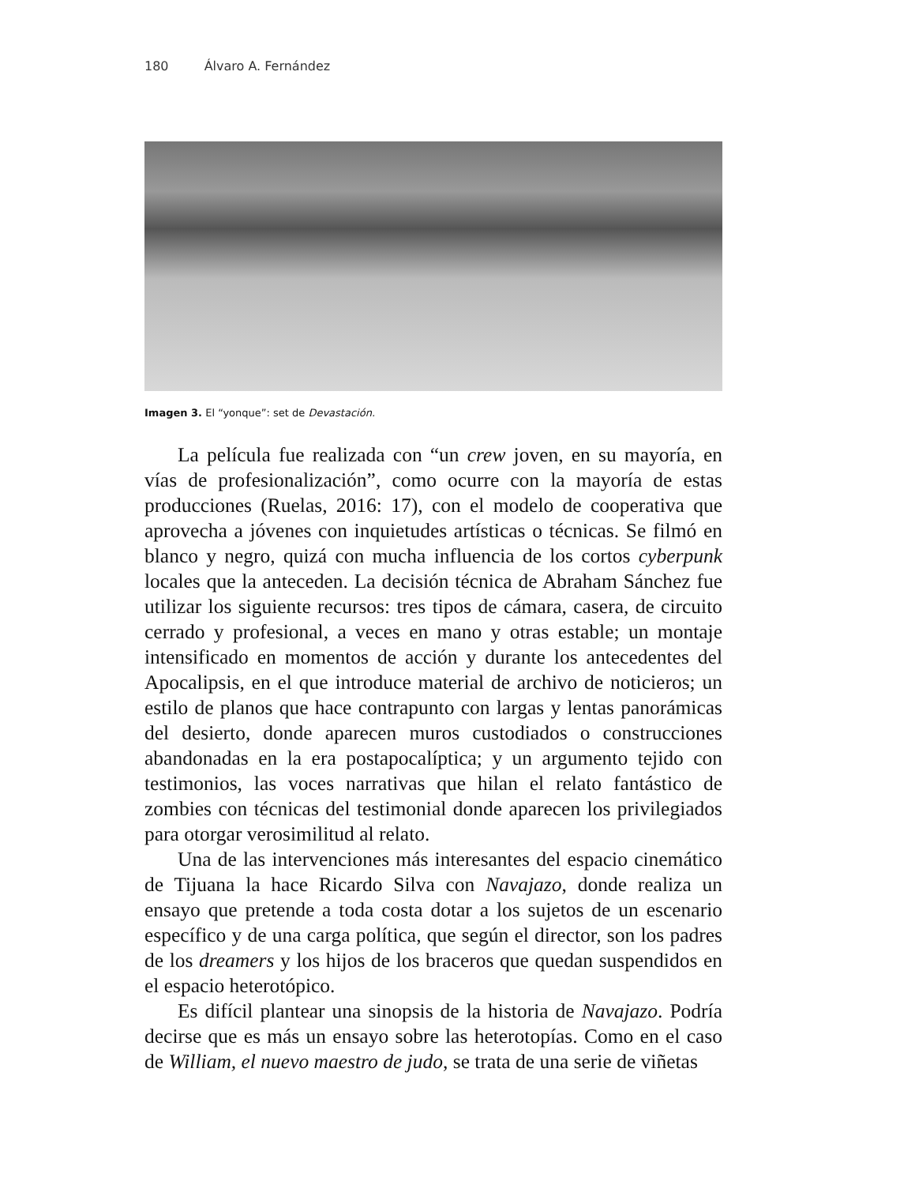180 Álvaro A. Fernández
Imagen 3. El “yonque”: set de Devastación.
La película fue realizada con “un crew joven, en su mayoría, en vías de profesionalización”, como ocurre con la mayoría de estas producciones (Ruelas, 2016: 17), con el modelo de cooperativa que aprovecha a jóvenes con inquietudes artísticas o técnicas. Se filmó en blanco y negro, quizá con mucha influencia de los cortos cyberpunk locales que la anteceden. La decisión técnica de Abraham Sánchez fue utilizar los siguiente recursos: tres tipos de cámara, casera, de circuito cerrado y profesional, a veces en mano y otras estable; un montaje intensificado en momentos de acción y durante los antecedentes del Apocalipsis, en el que introduce material de archivo de noticieros; un estilo de planos que hace contrapunto con largas y lentas panorámicas del desierto, donde aparecen muros custodiados o construcciones abandonadas en la era postapocalíptica; y un argumento tejido con testimonios, las voces narrativas que hilan el relato fantástico de zombies con técnicas del testimonial donde aparecen los privilegiados para otorgar verosimilitud al relato.
Una de las intervenciones más interesantes del espacio cinemático de Tijuana la hace Ricardo Silva con Navajazo, donde realiza un ensayo que pretende a toda costa dotar a los sujetos de un escenario específico y de una carga política, que según el director, son los padres de los dreamers y los hijos de los braceros que quedan suspendidos en el espacio heterotópico.
Es difícil plantear una sinopsis de la historia de Navajazo. Podría decirse que es más un ensayo sobre las heterotopías. Como en el caso de William, el nuevo maestro de judo, se trata de una serie de viñetas